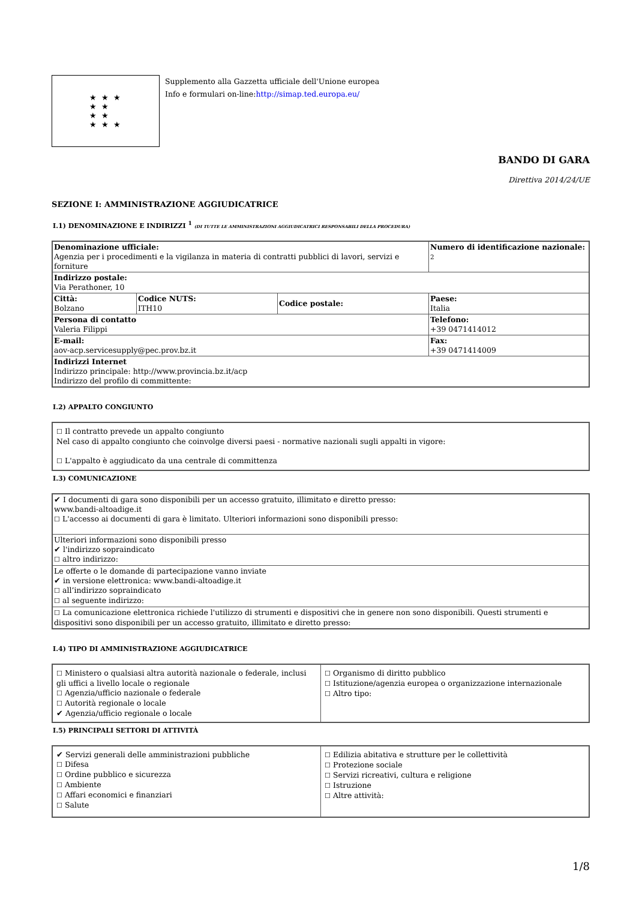★ ★ ★
★ ★
★ ★
★ ★ ★
Supplemento alla Gazzetta ufficiale dell'Unione europea
Info e formulari on-line:http://simap.ted.europa.eu/
BANDO DI GARA
Direttiva 2014/24/UE
SEZIONE I: AMMINISTRAZIONE AGGIUDICATRICE
I.1) DENOMINAZIONE E INDIRIZZI <sup>1</sup> (DI TUTTE LE AMMINISTRAZIONI AGGIUDICATRICI RESPONSABILI DELLA PROCEDURA)
| Denominazione ufficiale: Agenzia per i procedimenti e la vigilanza in materia di contratti pubblici di lavori, servizi e forniture | | | Numero di identificazione nazionale: <sup>2</sup> |
| Indirizzo postale: Via Perathoner, 10 | | | |
| Città: Bolzano | Codice NUTS: ITH10 | Codice postale: | Paese: Italia |
| Persona di contatto Valeria Filippi | | | Telefono: +39 0471414012 |
| E-mail: aov-acp.servicesupply@pec.prov.bz.it | | | Fax: +39 0471414009 |
| Indirizzi Internet Indirizzo principale: http://www.provincia.bz.it/acp Indirizzo del profilo di committente: | | | |
I.2) APPALTO CONGIUNTO
| ☐ Il contratto prevede un appalto congiunto Nel caso di appalto congiunto che coinvolge diversi paesi - normative nazionali sugli appalti in vigore: ☐ L'appalto è aggiudicato da una centrale di committenza |
I.3) COMUNICAZIONE
| ✔ I documenti di gara sono disponibili per un accesso gratuito, illimitato e diretto presso: www.bandi-altoadige.it ☐ L'accesso ai documenti di gara è limitato. Ulteriori informazioni sono disponibili presso: |
| Ulteriori informazioni sono disponibili presso ✔ l'indirizzo sopraindicato ☐ altro indirizzo: |
| Le offerte o le domande di partecipazione vanno inviate ✔ in versione elettronica: www.bandi-altoadige.it ☐ all’indirizzo sopraindicato ☐ al seguente indirizzo: |
| ☐ La comunicazione elettronica richiede l'utilizzo di strumenti e dispositivi che in genere non sono disponibili. Questi strumenti e dispositivi sono disponibili per un accesso gratuito, illimitato e diretto presso: |
I.4) TIPO DI AMMINISTRAZIONE AGGIUDICATRICE
| ☐ Ministero o qualsiasi altra autorità nazionale o federale, inclusi gli uffici a livello locale o regionale ☐ Agenzia/ufficio nazionale o federale ☐ Autorità regionale o locale ✔ Agenzia/ufficio regionale o locale | ☐ Organismo di diritto pubblico ☐ Istituzione/agenzia europea o organizzazione internazionale ☐ Altro tipo: |
I.5) PRINCIPALI SETTORI DI ATTIVITÀ
| ✔ Servizi generali delle amministrazioni pubbliche ☐ Difesa ☐ Ordine pubblico e sicurezza ☐ Ambiente ☐ Affari economici e finanziari ☐ Salute | ☐ Edilizia abitativa e strutture per le collettività ☐ Protezione sociale ☐ Servizi ricreativi, cultura e religione ☐ Istruzione ☐ Altre attività: |
1/8